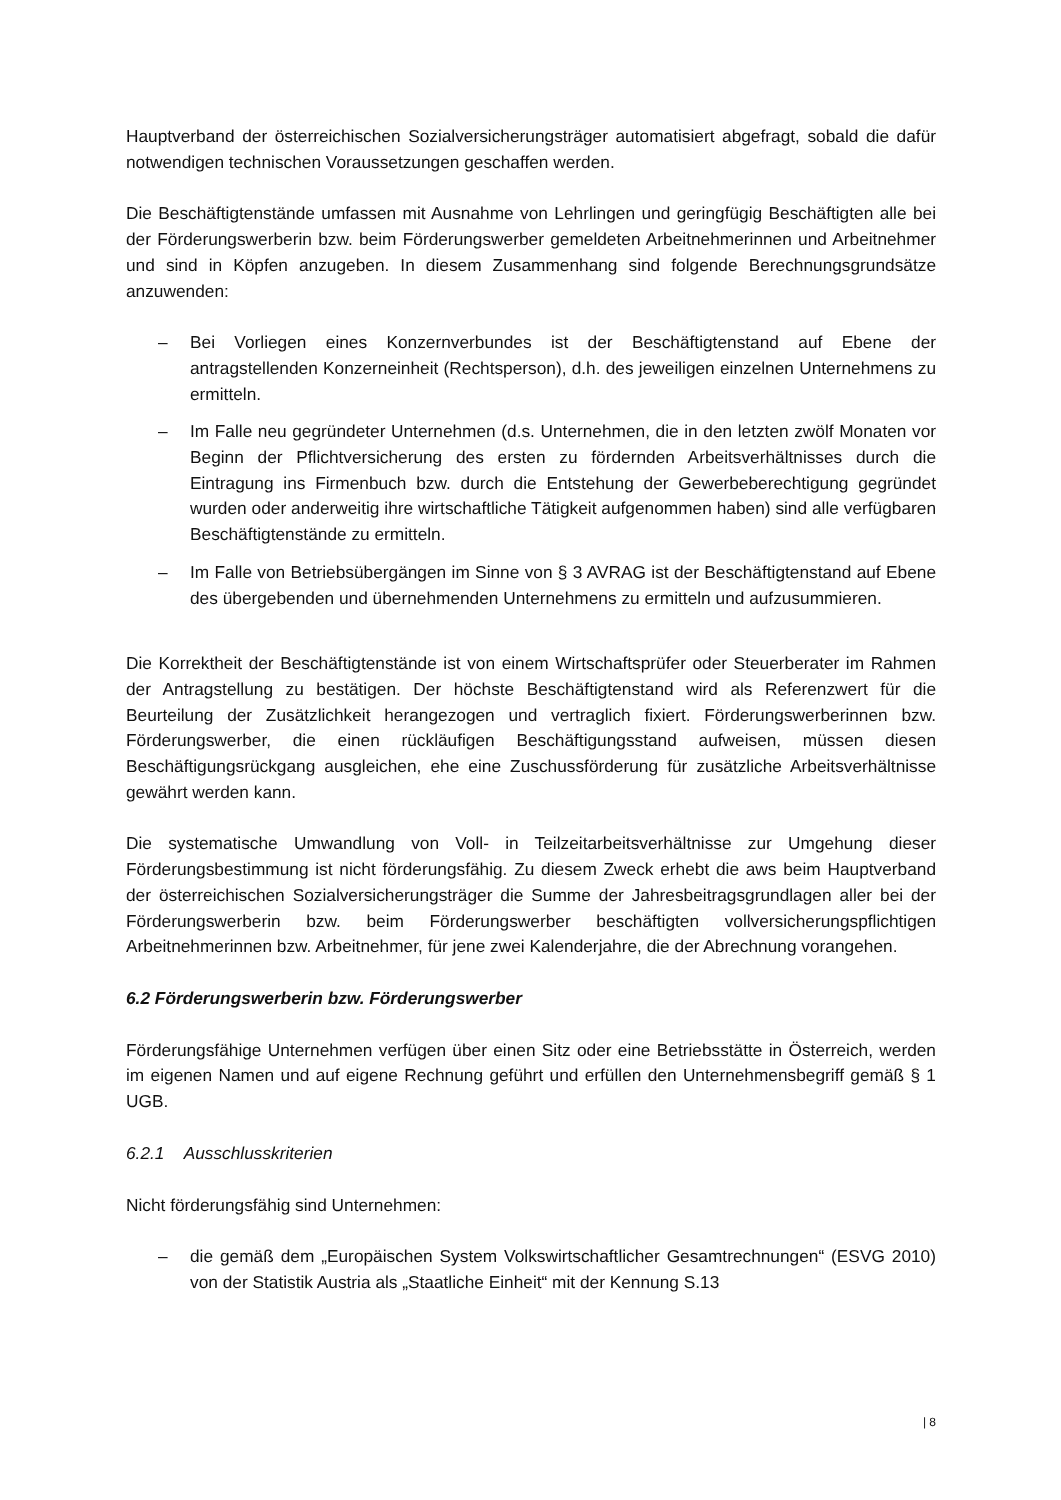Hauptverband der österreichischen Sozialversicherungsträger automatisiert abgefragt, sobald die dafür notwendigen technischen Voraussetzungen geschaffen werden.
Die Beschäftigtenstände umfassen mit Ausnahme von Lehrlingen und geringfügig Beschäftigten alle bei der Förderungswerberin bzw. beim Förderungswerber gemeldeten Arbeitnehmerinnen und Arbeitnehmer und sind in Köpfen anzugeben. In diesem Zusammenhang sind folgende Berechnungsgrundsätze anzuwenden:
– Bei Vorliegen eines Konzernverbundes ist der Beschäftigtenstand auf Ebene der antragstellenden Konzerneinheit (Rechtsperson), d.h. des jeweiligen einzelnen Unternehmens zu ermitteln.
– Im Falle neu gegründeter Unternehmen (d.s. Unternehmen, die in den letzten zwölf Monaten vor Beginn der Pflichtversicherung des ersten zu fördernden Arbeitsverhältnisses durch die Eintragung ins Firmenbuch bzw. durch die Entstehung der Gewerbeberechtigung gegründet wurden oder anderweitig ihre wirtschaftliche Tätigkeit aufgenommen haben) sind alle verfügbaren Beschäftigtenstände zu ermitteln.
– Im Falle von Betriebsübergängen im Sinne von § 3 AVRAG ist der Beschäftigtenstand auf Ebene des übergebenden und übernehmenden Unternehmens zu ermitteln und aufzusummieren.
Die Korrektheit der Beschäftigtenstände ist von einem Wirtschaftsprüfer oder Steuerberater im Rahmen der Antragstellung zu bestätigen. Der höchste Beschäftigtenstand wird als Referenzwert für die Beurteilung der Zusätzlichkeit herangezogen und vertraglich fixiert. Förderungswerberinnen bzw. Förderungswerber, die einen rückläufigen Beschäftigungsstand aufweisen, müssen diesen Beschäftigungsrückgang ausgleichen, ehe eine Zuschussförderung für zusätzliche Arbeitsverhältnisse gewährt werden kann.
Die systematische Umwandlung von Voll- in Teilzeitarbeitsverhältnisse zur Umgehung dieser Förderungsbestimmung ist nicht förderungsfähig. Zu diesem Zweck erhebt die aws beim Hauptverband der österreichischen Sozialversicherungsträger die Summe der Jahresbeitragsgrundlagen aller bei der Förderungswerberin bzw. beim Förderungswerber beschäftigten vollversicherungspflichtigen Arbeitnehmerinnen bzw. Arbeitnehmer, für jene zwei Kalenderjahre, die der Abrechnung vorangehen.
6.2 Förderungswerberin bzw. Förderungswerber
Förderungsfähige Unternehmen verfügen über einen Sitz oder eine Betriebsstätte in Österreich, werden im eigenen Namen und auf eigene Rechnung geführt und erfüllen den Unternehmensbegriff gemäß § 1 UGB.
6.2.1 Ausschlusskriterien
Nicht förderungsfähig sind Unternehmen:
– die gemäß dem „Europäischen System Volkswirtschaftlicher Gesamtrechnungen“ (ESVG 2010) von der Statistik Austria als „Staatliche Einheit“ mit der Kennung S.13
| 8